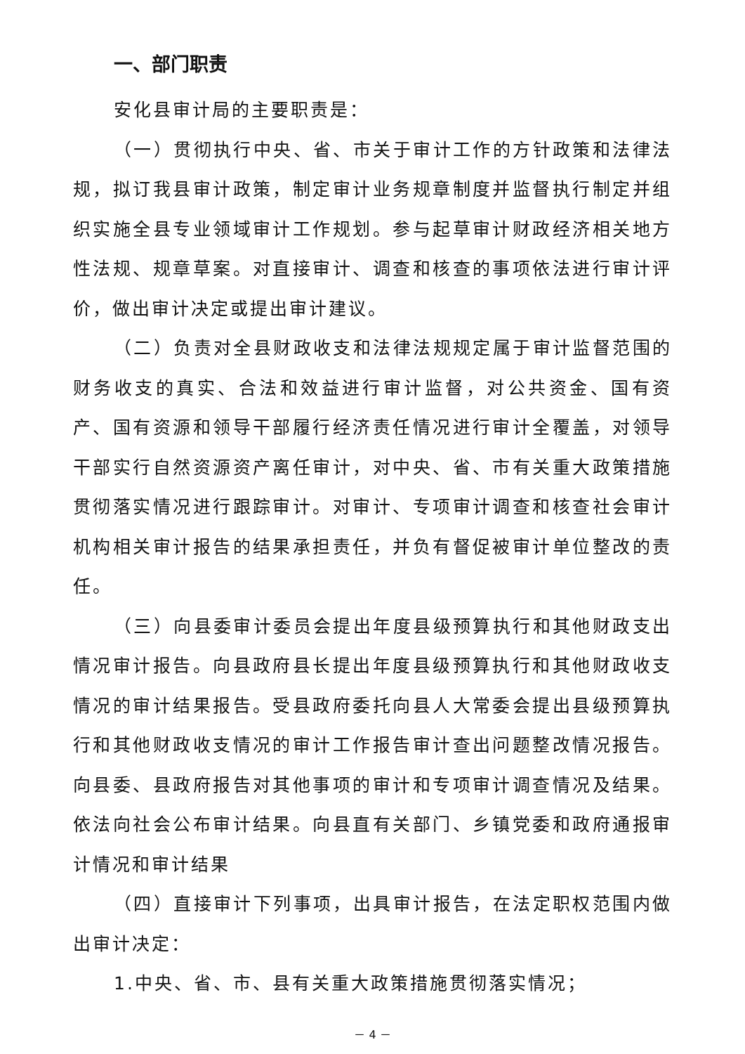一、部门职责
安化县审计局的主要职责是：
（一）贯彻执行中央、省、市关于审计工作的方针政策和法律法规，拟订我县审计政策，制定审计业务规章制度并监督执行制定并组织实施全县专业领域审计工作规划。参与起草审计财政经济相关地方性法规、规章草案。对直接审计、调查和核查的事项依法进行审计评价，做出审计决定或提出审计建议。
（二）负责对全县财政收支和法律法规规定属于审计监督范围的财务收支的真实、合法和效益进行审计监督，对公共资金、国有资产、国有资源和领导干部履行经济责任情况进行审计全覆盖，对领导干部实行自然资源资产离任审计，对中央、省、市有关重大政策措施贯彻落实情况进行跟踪审计。对审计、专项审计调查和核查社会审计机构相关审计报告的结果承担责任，并负有督促被审计单位整改的责任。
（三）向县委审计委员会提出年度县级预算执行和其他财政支出情况审计报告。向县政府县长提出年度县级预算执行和其他财政收支情况的审计结果报告。受县政府委托向县人大常委会提出县级预算执行和其他财政收支情况的审计工作报告审计查出问题整改情况报告。向县委、县政府报告对其他事项的审计和专项审计调查情况及结果。依法向社会公布审计结果。向县直有关部门、乡镇党委和政府通报审计情况和审计结果
（四）直接审计下列事项，出具审计报告，在法定职权范围内做出审计决定：
1.中央、省、市、县有关重大政策措施贯彻落实情况；
－ 4 －